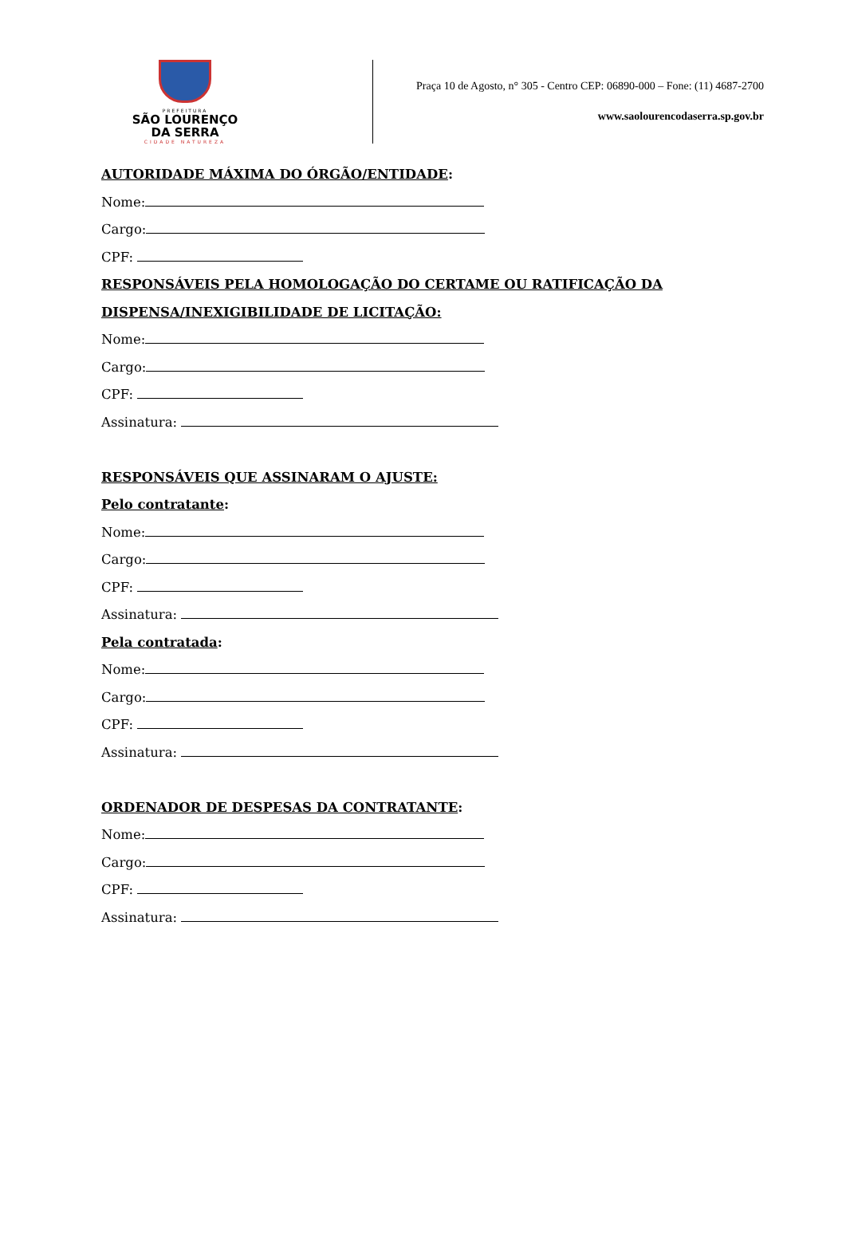PREFEITURA
SÃO LOURENÇO
DA SERRA
CIDADE NATUREZA
Praça 10 de Agosto, n° 305 - Centro CEP: 06890-000 – Fone: (11) 4687-2700
www.saolourencodaserra.sp.gov.br
AUTORIDADE MÁXIMA DO ÓRGÃO/ENTIDADE:
Nome:
Cargo:
CPF:
RESPONSÁVEIS PELA HOMOLOGAÇÃO DO CERTAME OU RATIFICAÇÃO DA
DISPENSA/INEXIGIBILIDADE DE LICITAÇÃO:
Nome:
Cargo:
CPF:
Assinatura:
RESPONSÁVEIS QUE ASSINARAM O AJUSTE:
Pelo contratante:
Nome:
Cargo:
CPF:
Assinatura:
Pela contratada:
Nome:
Cargo:
CPF:
Assinatura:
ORDENADOR DE DESPESAS DA CONTRATANTE:
Nome:
Cargo:
CPF:
Assinatura: